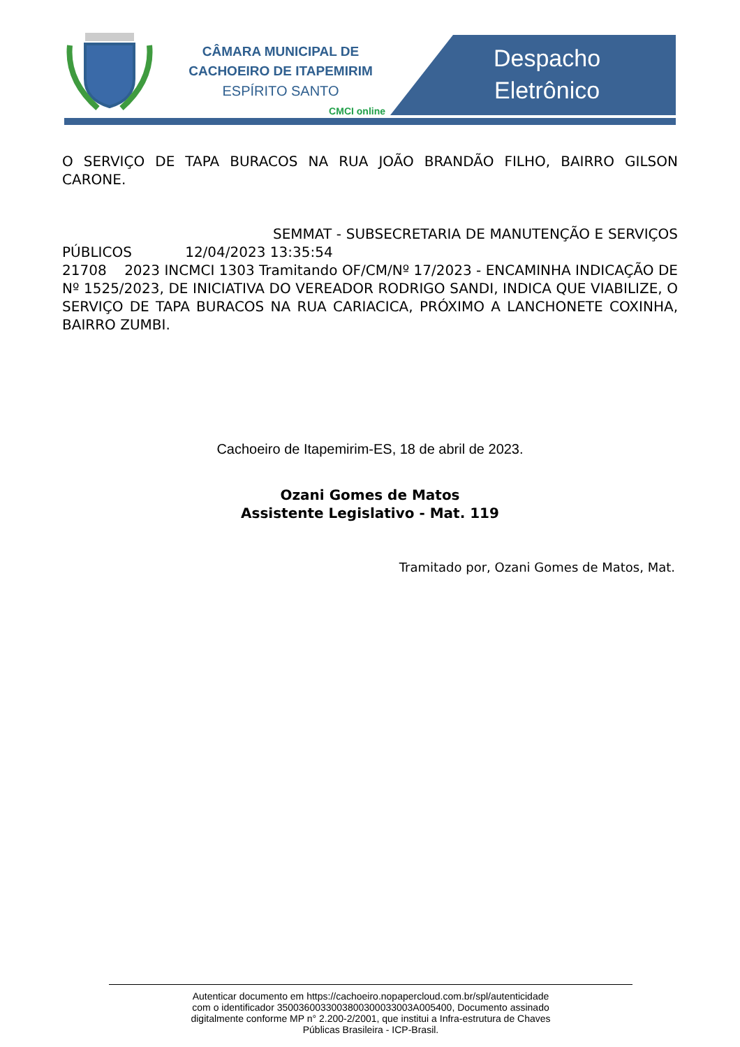CÂMARA MUNICIPAL DE
CACHOEIRO DE ITAPEMIRIM
ESPÍRITO SANTO
CMCI online
Despacho
Eletrônico
O SERVIÇO DE TAPA BURACOS NA RUA JOÃO BRANDÃO FILHO, BAIRRO GILSON CARONE.
SEMMAT - SUBSECRETARIA DE MANUTENÇÃO E SERVIÇOS PÚBLICOS 12/04/2023 13:35:54
21708 2023 INCMCI 1303 Tramitando OF/CM/Nº 17/2023 - ENCAMINHA INDICAÇÃO DE Nº 1525/2023, DE INICIATIVA DO VEREADOR RODRIGO SANDI, INDICA QUE VIABILIZE, O SERVIÇO DE TAPA BURACOS NA RUA CARIACICA, PRÓXIMO A LANCHONETE COXINHA, BAIRRO ZUMBI.
Cachoeiro de Itapemirim-ES, 18 de abril de 2023.
Ozani Gomes de Matos
Assistente Legislativo - Mat. 119
Tramitado por, Ozani Gomes de Matos, Mat.
Autenticar documento em https://cachoeiro.nopapercloud.com.br/spl/autenticidade
com o identificador 3500360033003800300033003A005400, Documento assinado
digitalmente conforme MP n° 2.200-2/2001, que institui a Infra-estrutura de Chaves
Públicas Brasileira - ICP-Brasil.